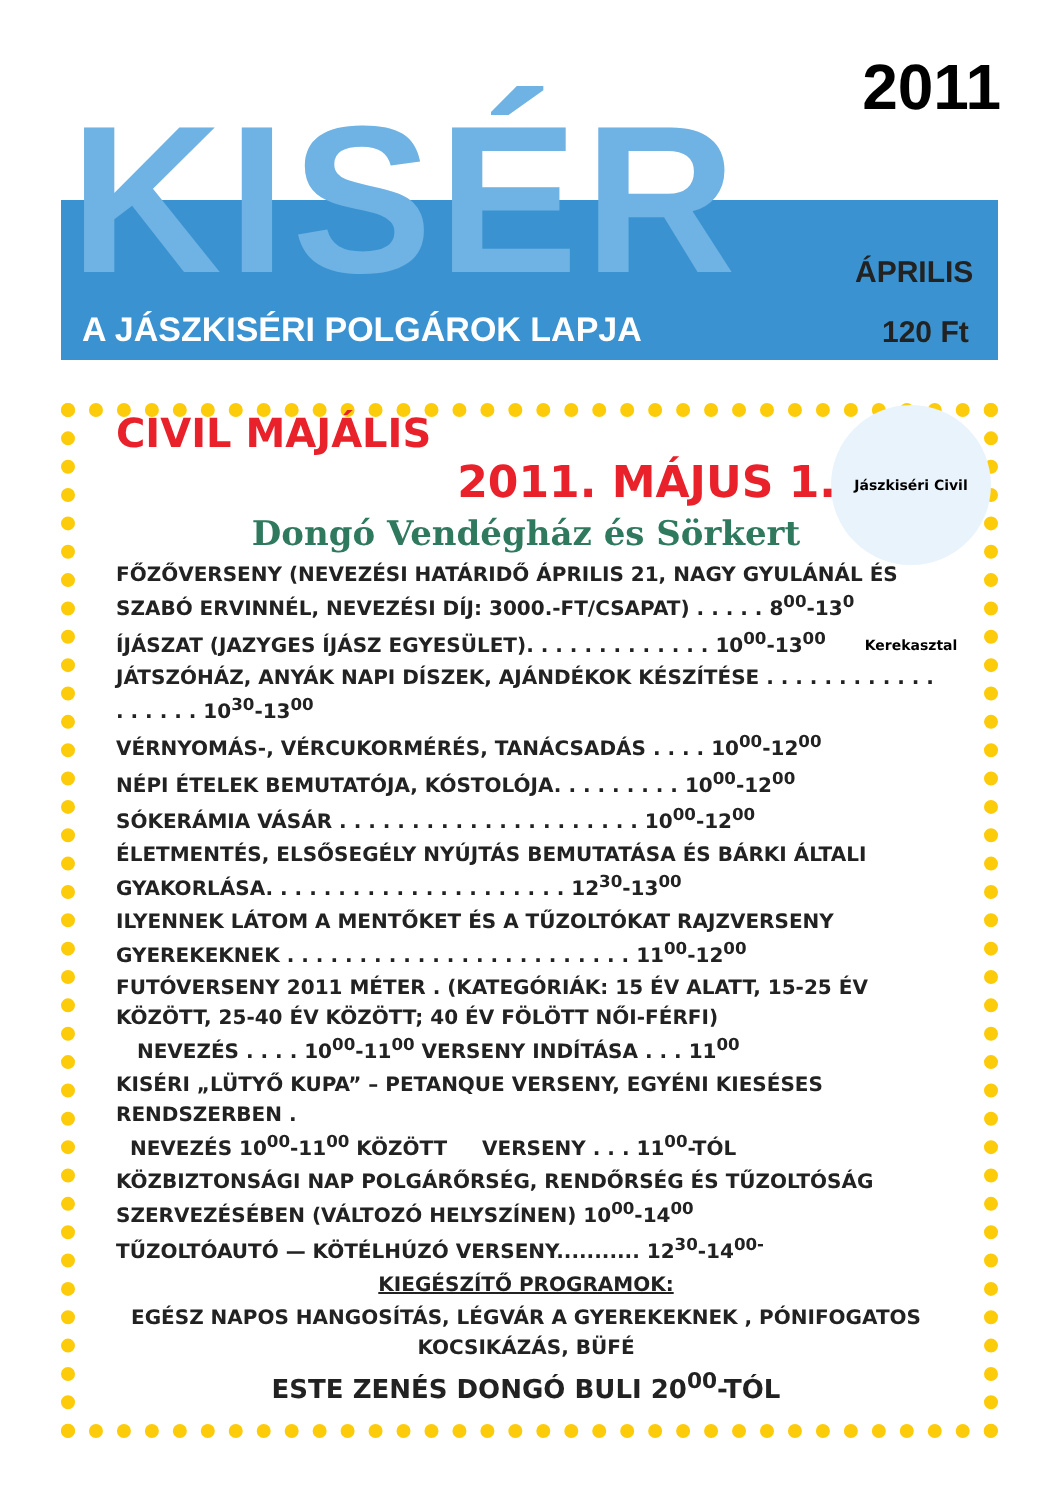2011
KISÉR ÁPRILIS
A JÁSZKISÉRI POLGÁROK LAPJA 120 Ft
Jászkiséri Civil Kerekasztal
CIVIL MAJÁLIS
2011. MÁJUS 1.
Dongó Vendégház és Sörkert
FŐZŐVERSENY (NEVEZÉSI HATÁRIDŐ ÁPRILIS 21, NAGY GYULÁNÁL ÉS SZABÓ ERVINNÉL, NEVEZÉSI DÍJ: 3000.-FT/CSAPAT) . . . . . 8<sup>00</sup>-13<sup>0</sup>
ÍJÁSZAT (JAZYGES ÍJÁSZ EGYESÜLET). . . . . . . . . . . . . 10<sup>00</sup>-13<sup>00</sup>
JÁTSZÓHÁZ, ANYÁK NAPI DÍSZEK, AJÁNDÉKOK KÉSZÍTÉSE . . . . . . . . . . . . . . . . . . 10<sup>30</sup>-13<sup>00</sup>
VÉRNYOMÁS-, VÉRCUKORMÉRÉS, TANÁCSADÁS . . . . 10<sup>00</sup>-12<sup>00</sup>
NÉPI ÉTELEK BEMUTATÓJA, KÓSTOLÓJA. . . . . . . . . 10<sup>00</sup>-12<sup>00</sup>
SÓKERÁMIA VÁSÁR . . . . . . . . . . . . . . . . . . . . . 10<sup>00</sup>-12<sup>00</sup>
ÉLETMENTÉS, ELSŐSEGÉLY NYÚJTÁS BEMUTATÁSA ÉS BÁRKI ÁLTALI GYAKORLÁSA. . . . . . . . . . . . . . . . . . . . . 12<sup>30</sup>-13<sup>00</sup>
ILYENNEK LÁTOM A MENTŐKET ÉS A TŰZOLTÓKAT RAJZVERSENY GYEREKEKNEK . . . . . . . . . . . . . . . . . . . . . . . . 11<sup>00</sup>-12<sup>00</sup>
FUTÓVERSENY 2011 MÉTER . (KATEGÓRIÁK: 15 ÉV ALATT, 15-25 ÉV KÖZÖTT, 25-40 ÉV KÖZÖTT; 40 ÉV FÖLÖTT NŐI-FÉRFI)
NEVEZÉS . . . . 10<sup>00</sup>-11<sup>00</sup> VERSENY INDÍTÁSA . . . 11<sup>00</sup>
KISÉRI „LÜTYŐ KUPA” – PETANQUE VERSENY, EGYÉNI KIESÉSES RENDSZERBEN .
NEVEZÉS 10<sup>00</sup>-11<sup>00</sup> KÖZÖTT VERSENY . . . 11<sup>00</sup>-TÓL
KÖZBIZTONSÁGI NAP POLGÁRŐRSÉG, RENDŐRSÉG ÉS TŰZOLTÓSÁG SZERVEZÉSÉBEN (VÁLTOZÓ HELYSZÍNEN) 10<sup>00</sup>-14<sup>00</sup>
TŰZOLTÓAUTÓ — KÖTÉLHÚZÓ VERSENY........... 12<sup>30</sup>-14<sup>00-</sup>
KIEGÉSZÍTŐ PROGRAMOK:
EGÉSZ NAPOS HANGOSÍTÁS, LÉGVÁR A GYEREKEKNEK , PÓNIFOGATOS KOCSIKÁZÁS, BÜFÉ
ESTE ZENÉS DONGÓ BULI 20<sup>00</sup>-TÓL